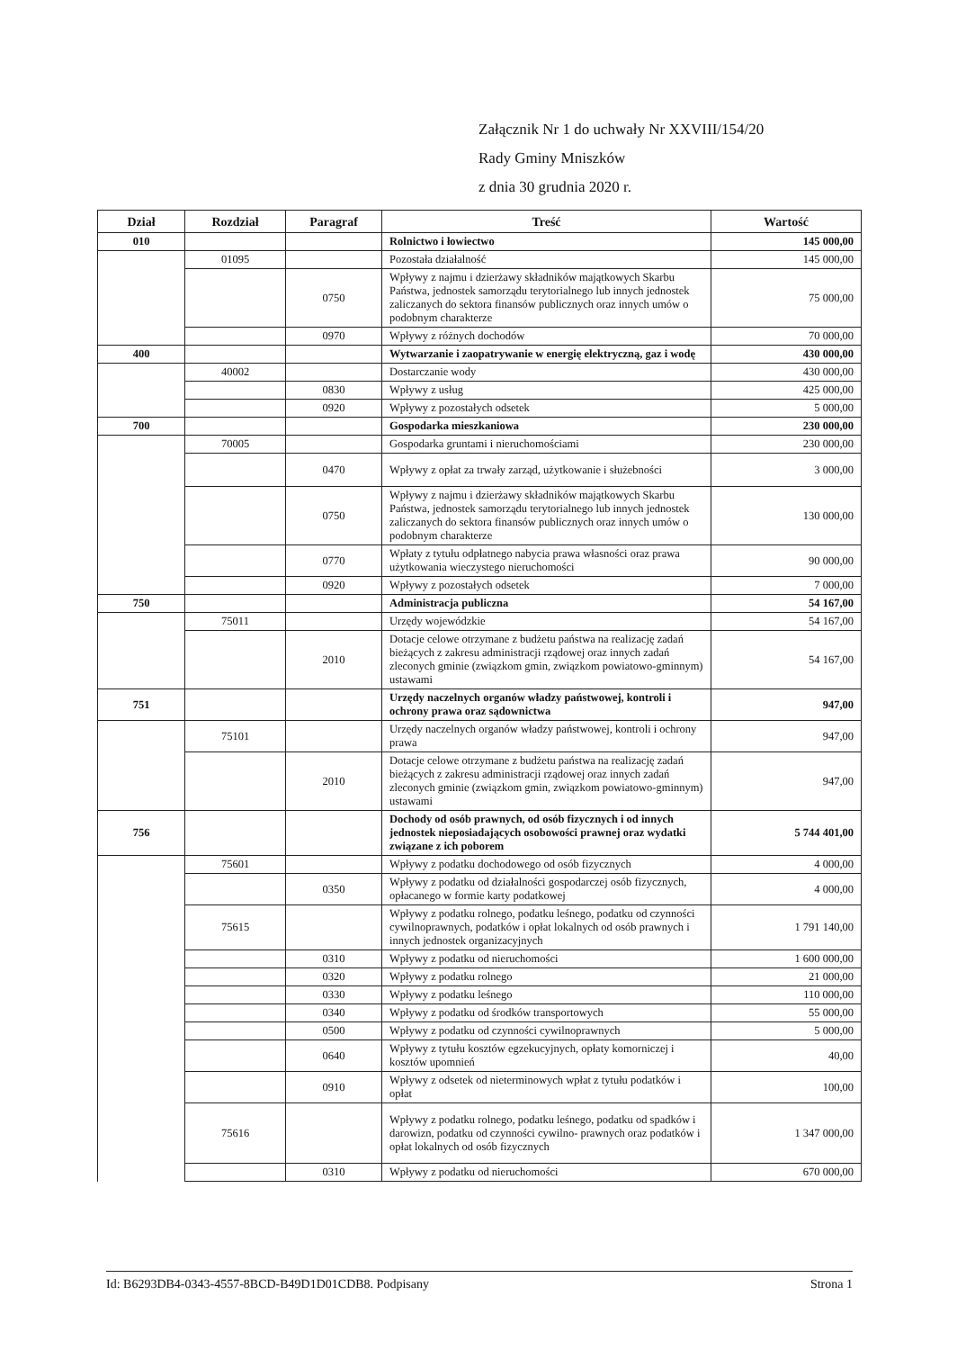Załącznik Nr 1 do uchwały Nr XXVIII/154/20
Rady Gminy Mniszków
z dnia 30 grudnia 2020 r.
| Dział | Rozdział | Paragraf | Treść | Wartość |
| --- | --- | --- | --- | --- |
| 010 | | | Rolnictwo i łowiectwo | 145 000,00 |
| | 01095 | | Pozostała działalność | 145 000,00 |
| | | 0750 | Wpływy z najmu i dzierżawy składników majątkowych Skarbu Państwa, jednostek samorządu terytorialnego lub innych jednostek zaliczanych do sektora finansów publicznych oraz innych umów o podobnym charakterze | 75 000,00 |
| | | 0970 | Wpływy z różnych dochodów | 70 000,00 |
| 400 | | | Wytwarzanie i zaopatrywanie w energię elektryczną, gaz i wodę | 430 000,00 |
| | 40002 | | Dostarczanie wody | 430 000,00 |
| | | 0830 | Wpływy z usług | 425 000,00 |
| | | 0920 | Wpływy z pozostałych odsetek | 5 000,00 |
| 700 | | | Gospodarka mieszkaniowa | 230 000,00 |
| | 70005 | | Gospodarka gruntami i nieruchomościami | 230 000,00 |
| | | 0470 | Wpływy z opłat za trwały zarząd, użytkowanie i służebności | 3 000,00 |
| | | 0750 | Wpływy z najmu i dzierżawy składników majątkowych Skarbu Państwa, jednostek samorządu terytorialnego lub innych jednostek zaliczanych do sektora finansów publicznych oraz innych umów o podobnym charakterze | 130 000,00 |
| | | 0770 | Wpłaty z tytułu odpłatnego nabycia prawa własności oraz prawa użytkowania wieczystego nieruchomości | 90 000,00 |
| | | 0920 | Wpływy z pozostałych odsetek | 7 000,00 |
| 750 | | | Administracja publiczna | 54 167,00 |
| | 75011 | | Urzędy wojewódzkie | 54 167,00 |
| | | 2010 | Dotacje celowe otrzymane z budżetu państwa na realizację zadań bieżących z zakresu administracji rządowej oraz innych zadań zleconych gminie (związkom gmin, związkom powiatowo-gminnym) ustawami | 54 167,00 |
| 751 | | | Urzędy naczelnych organów władzy państwowej, kontroli i ochrony prawa oraz sądownictwa | 947,00 |
| | 75101 | | Urzędy naczelnych organów władzy państwowej, kontroli i ochrony prawa | 947,00 |
| | | 2010 | Dotacje celowe otrzymane z budżetu państwa na realizację zadań bieżących z zakresu administracji rządowej oraz innych zadań zleconych gminie (związkom gmin, związkom powiatowo-gminnym) ustawami | 947,00 |
| 756 | | | Dochody od osób prawnych, od osób fizycznych i od innych jednostek nieposiadających osobowości prawnej oraz wydatki związane z ich poborem | 5 744 401,00 |
| | 75601 | | Wpływy z podatku dochodowego od osób fizycznych | 4 000,00 |
| | | 0350 | Wpływy z podatku od działalności gospodarczej osób fizycznych, opłacanego w formie karty podatkowej | 4 000,00 |
| | 75615 | | Wpływy z podatku rolnego, podatku leśnego, podatku od czynności cywilnoprawnych, podatków i opłat lokalnych od osób prawnych i innych jednostek organizacyjnych | 1 791 140,00 |
| | | 0310 | Wpływy z podatku od nieruchomości | 1 600 000,00 |
| | | 0320 | Wpływy z podatku rolnego | 21 000,00 |
| | | 0330 | Wpływy z podatku leśnego | 110 000,00 |
| | | 0340 | Wpływy z podatku od środków transportowych | 55 000,00 |
| | | 0500 | Wpływy z podatku od czynności cywilnoprawnych | 5 000,00 |
| | | 0640 | Wpływy z tytułu kosztów egzekucyjnych, opłaty komorniczej i kosztów upomnień | 40,00 |
| | | 0910 | Wpływy z odsetek od nieterminowych wpłat z tytułu podatków i opłat | 100,00 |
| | 75616 | | Wpływy z podatku rolnego, podatku leśnego, podatku od spadków i darowizn, podatku od czynności cywilno- prawnych oraz podatków i opłat lokalnych od osób fizycznych | 1 347 000,00 |
| | | 0310 | Wpływy z podatku od nieruchomości | 670 000,00 |
Id: B6293DB4-0343-4557-8BCD-B49D1D01CDB8. Podpisany Strona 1